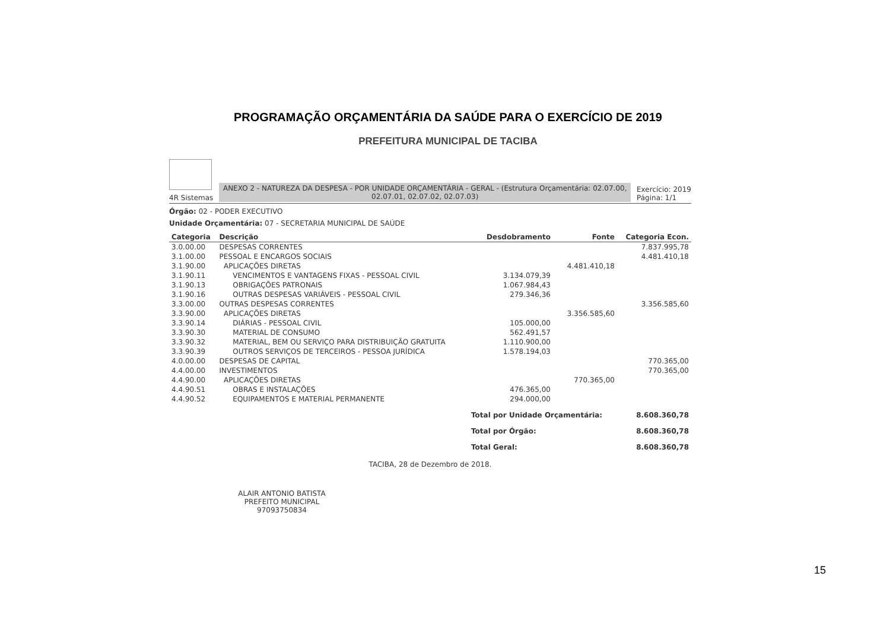PROGRAMAÇÃO ORÇAMENTÁRIA DA SAÚDE PARA O EXERCÍCIO DE 2019
PREFEITURA MUNICIPAL DE TACIBA
4R Sistemas
ANEXO 2 - NATUREZA DA DESPESA - POR UNIDADE ORÇAMENTÁRIA - GERAL - (Estrutura Orçamentária: 02.07.00, 02.07.01, 02.07.02, 02.07.03)
Exercício: 2019
Página: 1/1
Órgão: 02 - PODER EXECUTIVO
Unidade Orçamentária: 07 - SECRETARIA MUNICIPAL DE SAÚDE
| Categoria | Descrição | Desdobramento | Fonte | Categoria Econ. |
| --- | --- | --- | --- | --- |
| 3.0.00.00 | DESPESAS CORRENTES | | | 7.837.995,78 |
| 3.1.00.00 | PESSOAL E ENCARGOS SOCIAIS | | | 4.481.410,18 |
| 3.1.90.00 | APLICAÇÕES DIRETAS | | 4.481.410,18 | |
| 3.1.90.11 | VENCIMENTOS E VANTAGENS FIXAS - PESSOAL CIVIL | 3.134.079,39 | | |
| 3.1.90.13 | OBRIGAÇÕES PATRONAIS | 1.067.984,43 | | |
| 3.1.90.16 | OUTRAS DESPESAS VARIÁVEIS - PESSOAL CIVIL | 279.346,36 | | |
| 3.3.00.00 | OUTRAS DESPESAS CORRENTES | | | 3.356.585,60 |
| 3.3.90.00 | APLICAÇÕES DIRETAS | | 3.356.585,60 | |
| 3.3.90.14 | DIÁRIAS - PESSOAL CIVIL | 105.000,00 | | |
| 3.3.90.30 | MATERIAL DE CONSUMO | 562.491,57 | | |
| 3.3.90.32 | MATERIAL, BEM OU SERVIÇO PARA DISTRIBUIÇÃO GRATUITA | 1.110.900,00 | | |
| 3.3.90.39 | OUTROS SERVIÇOS DE TERCEIROS - PESSOA JURÍDICA | 1.578.194,03 | | |
| 4.0.00.00 | DESPESAS DE CAPITAL | | | 770.365,00 |
| 4.4.00.00 | INVESTIMENTOS | | | 770.365,00 |
| 4.4.90.00 | APLICAÇÕES DIRETAS | | 770.365,00 | |
| 4.4.90.51 | OBRAS E INSTALAÇÕES | 476.365,00 | | |
| 4.4.90.52 | EQUIPAMENTOS E MATERIAL PERMANENTE | 294.000,00 | | |
| | | Total por Unidade Orçamentária: | | 8.608.360,78 |
| | | Total por Órgão: | | 8.608.360,78 |
| | | Total Geral: | | 8.608.360,78 |
TACIBA, 28 de Dezembro de 2018.
ALAIR ANTONIO BATISTA
PREFEITO MUNICIPAL
97093750834
15